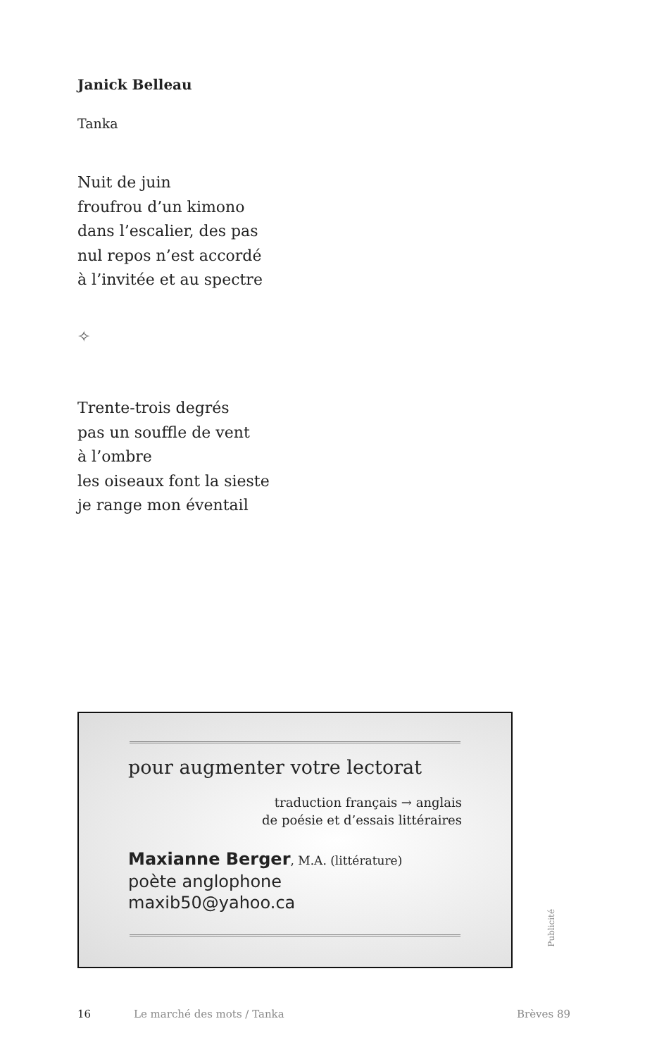Janick Belleau
Tanka
Nuit de juin
froufrou d’un kimono
dans l’escalier, des pas
nul repos n’est accordé
à l’invitée et au spectre
✧
Trente-trois degrés
pas un souffle de vent
à l’ombre
les oiseaux font la sieste
je range mon éventail
pour augmenter votre lectorat
traduction français → anglais
de poésie et d’essais littéraires
Maxianne Berger, M.A. (littérature)
poète anglophone
maxib50@yahoo.ca
Publicité
16 Le marché des mots / Tanka Brèves 89